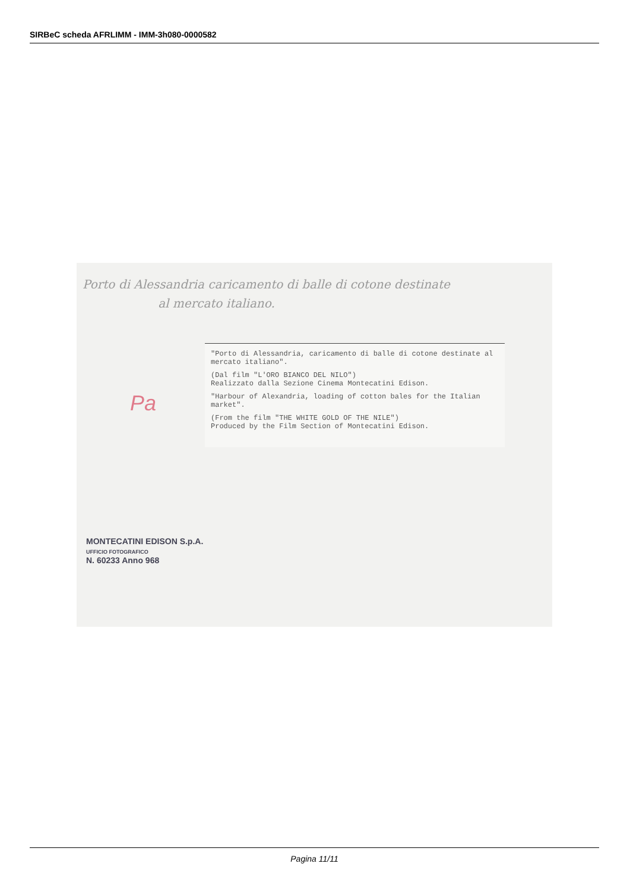SIRBeC scheda AFRLIMM - IMM-3h080-0000582
Porto di Alessandria caricamento di balle di cotone destinate
al mercato italiano.
"Porto di Alessandria, caricamento di balle di cotone destinate al mercato italiano".
(Dal film "L'ORO BIANCO DEL NILO")
Realizzato dalla Sezione Cinema Montecatini Edison.
"Harbour of Alexandria, loading of cotton bales for the Italian market".
(From the film "THE WHITE GOLD OF THE NILE")
Produced by the Film Section of Montecatini Edison.
Pa
MONTECATINI EDISON S.p.A.
UFFICIO FOTOGRAFICO
N. 60233 Anno 968
Pagina 11/11